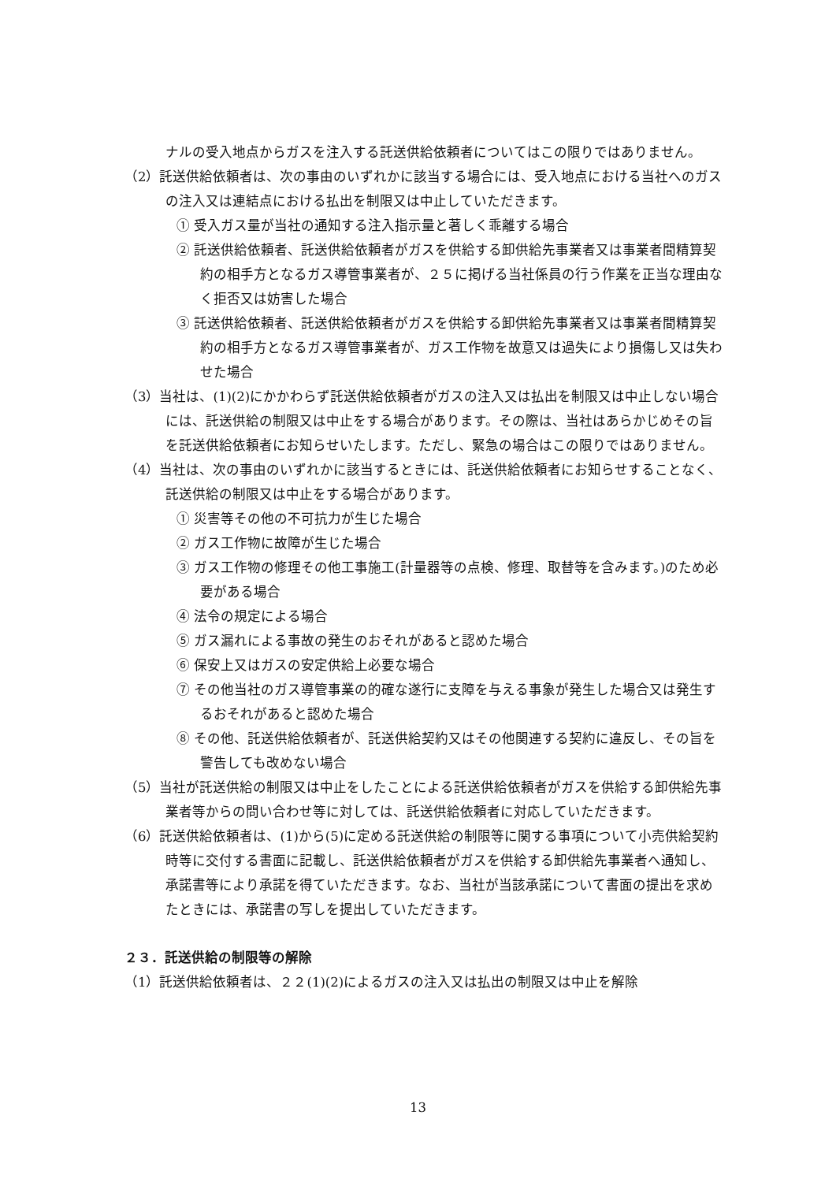ナルの受入地点からガスを注入する託送供給依頼者についてはこの限りではありません。
（2）託送供給依頼者は、次の事由のいずれかに該当する場合には、受入地点における当社へのガスの注入又は連結点における払出を制限又は中止していただきます。
① 受入ガス量が当社の通知する注入指示量と著しく乖離する場合
② 託送供給依頼者、託送供給依頼者がガスを供給する卸供給先事業者又は事業者間精算契約の相手方となるガス導管事業者が、２５に掲げる当社係員の行う作業を正当な理由なく拒否又は妨害した場合
③ 託送供給依頼者、託送供給依頼者がガスを供給する卸供給先事業者又は事業者間精算契約の相手方となるガス導管事業者が、ガス工作物を故意又は過失により損傷し又は失わせた場合
（3）当社は、(1)(2)にかかわらず託送供給依頼者がガスの注入又は払出を制限又は中止しない場合には、託送供給の制限又は中止をする場合があります。その際は、当社はあらかじめその旨を託送供給依頼者にお知らせいたします。ただし、緊急の場合はこの限りではありません。
（4）当社は、次の事由のいずれかに該当するときには、託送供給依頼者にお知らせすることなく、託送供給の制限又は中止をする場合があります。
① 災害等その他の不可抗力が生じた場合
② ガス工作物に故障が生じた場合
③ ガス工作物の修理その他工事施工(計量器等の点検、修理、取替等を含みます。)のため必要がある場合
④ 法令の規定による場合
⑤ ガス漏れによる事故の発生のおそれがあると認めた場合
⑥ 保安上又はガスの安定供給上必要な場合
⑦ その他当社のガス導管事業の的確な遂行に支障を与える事象が発生した場合又は発生するおそれがあると認めた場合
⑧ その他、託送供給依頼者が、託送供給契約又はその他関連する契約に違反し、その旨を警告しても改めない場合
（5）当社が託送供給の制限又は中止をしたことによる託送供給依頼者がガスを供給する卸供給先事業者等からの問い合わせ等に対しては、託送供給依頼者に対応していただきます。
（6）託送供給依頼者は、(1)から(5)に定める託送供給の制限等に関する事項について小売供給契約時等に交付する書面に記載し、託送供給依頼者がガスを供給する卸供給先事業者へ通知し、承諾書等により承諾を得ていただきます。なお、当社が当該承諾について書面の提出を求めたときには、承諾書の写しを提出していただきます。
２３．託送供給の制限等の解除
（1）託送供給依頼者は、２２(1)(2)によるガスの注入又は払出の制限又は中止を解除
13